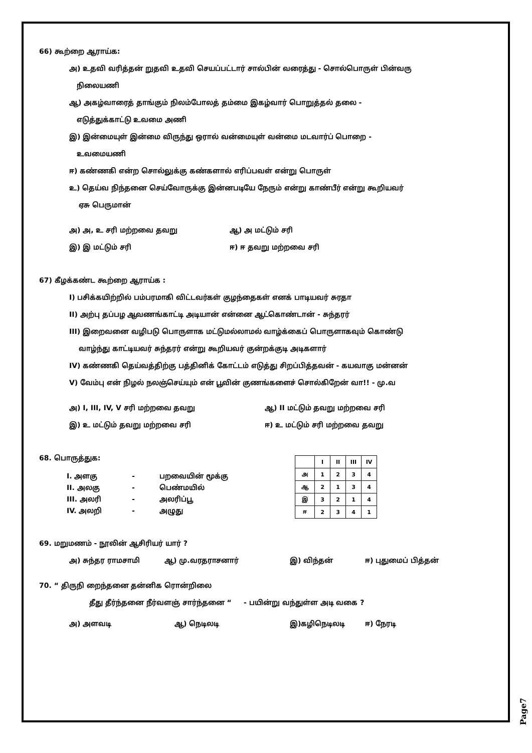66) கூற்றை ஆராய்க:
அ) உதவி வரித்தன் றுதவி உதவி செயப்பட்டார் சால்பின் வரைத்து - சொல்பொருள் பின்வரு
நிலையணி
ஆ) அகழ்வாரைத் தாங்கும் நிலம்போலத் தம்மை இகழ்வார் பொறுத்தல் தலை -
எடுத்துக்காட்டு உவமை அணி
இ) இன்மையுள் இன்மை விருந்து ஒரால் வன்மையுள் வன்மை மடவார்ப் பொறை -
உவமையணி
ஈ) கண்ணகி என்ற சொல்லுக்கு கண்களால் எரிப்பவள் என்று பொருள்
உ) தெய்வ நிந்தனை செய்வோருக்கு இன்னபடியே நேரும் என்று காண்பீர் என்று கூறியவர்
ஏசு பெருமான்
அ) அ, உ சரி மற்றவை தவறு ஆ) அ மட்டும் சரி
இ) இ மட்டும் சரி ஈ) ஈ தவறு மற்றவை சரி
67) கீழக்கண்ட கூற்றை ஆராய்க :
I) பசிக்கயிற்றில் பம்பரமாகி விட்டவர்கள் குழந்தைகள் எனக் பாடியவர் சுரதா
II) அற்பு தப்பழ ஆவணங்காட்டி அடியான் என்னை ஆட்கொண்டான் - சுந்தரர்
III) இறைவனை வழிபடு பொருளாக மட்டுமல்லாமல் வாழ்க்கைப் பொருளாகவும் கொண்டு
வாழ்ந்து காட்டியவர் சுந்தரர் என்று கூறியவர் குன்றக்குடி அடிகளார்
IV) கண்ணகி தெய்வத்திற்கு பத்தினிக் கோட்டம் எடுத்து சிறப்பித்தவன் - கயவாகு மன்னன்
V) வேம்பு என் நிழல் நலஞ்செய்யும் என் பூவின் குணங்களைச் சொல்கிறேன் வா!! - மு.வ
அ) I, III, IV, V சரி மற்றவை தவறு ஆ) II மட்டும் தவறு மற்றவை சரி
இ) உ மட்டும் தவறு மற்றவை சரி ஈ) உ மட்டும் சரி மற்றவை தவறு
68. பொருத்துக:
I. அளகு - பறவையின் மூக்கு
II. அலகு - பெண்மயில்
III. அலரி - அலரிப்பூ
IV. அலறி - அழுது
| | I | II | III | IV |
| அ | 1 | 2 | 3 | 4 |
| ஆ | 2 | 1 | 3 | 4 |
| இ | 3 | 2 | 1 | 4 |
| ஈ | 2 | 3 | 4 | 1 |
69. மறுமணம் - நூலின் ஆசிரியர் யார் ?
அ) சுந்தர ராமசாமி ஆ) மு.வரதராசனார் இ) விந்தன் ஈ) புதுமைப் பித்தன்
70. “ திருநி றைந்தனை தன்னிக ரொன்றிலை
தீது தீர்ந்தனை நீர்வளஞ் சார்ந்தனை “ - பயின்று வந்துள்ள அடி வகை ?
அ) அளவடி ஆ) நெடிலடி இ)கழிநெடிலடி ஈ) நேரடி
Page7